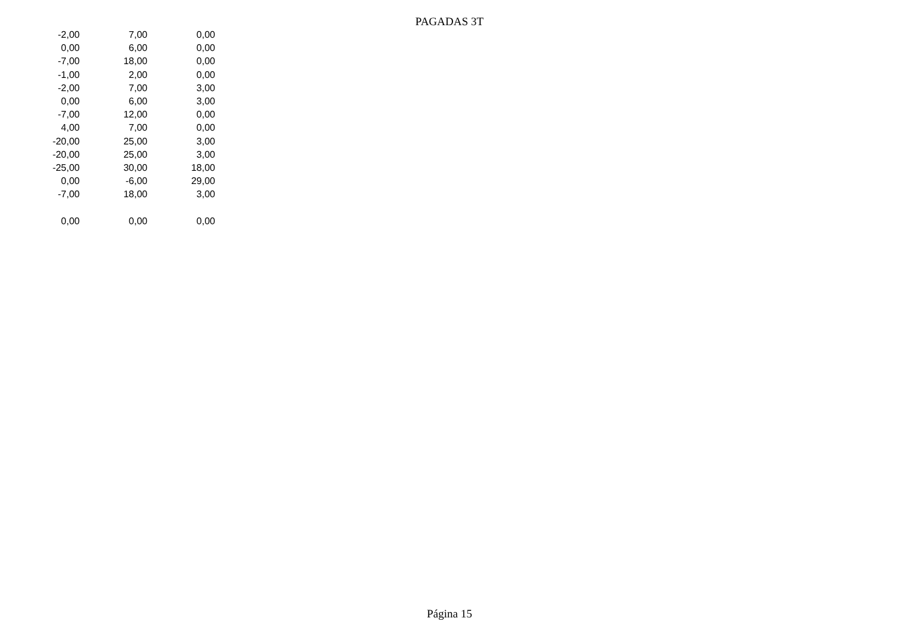PAGADAS 3T
| -2,00 | 7,00 | 0,00 |
| 0,00 | 6,00 | 0,00 |
| -7,00 | 18,00 | 0,00 |
| -1,00 | 2,00 | 0,00 |
| -2,00 | 7,00 | 3,00 |
| 0,00 | 6,00 | 3,00 |
| -7,00 | 12,00 | 0,00 |
| 4,00 | 7,00 | 0,00 |
| -20,00 | 25,00 | 3,00 |
| -20,00 | 25,00 | 3,00 |
| -25,00 | 30,00 | 18,00 |
| 0,00 | -6,00 | 29,00 |
| -7,00 | 18,00 | 3,00 |
| 0,00 | 0,00 | 0,00 |
Página 15